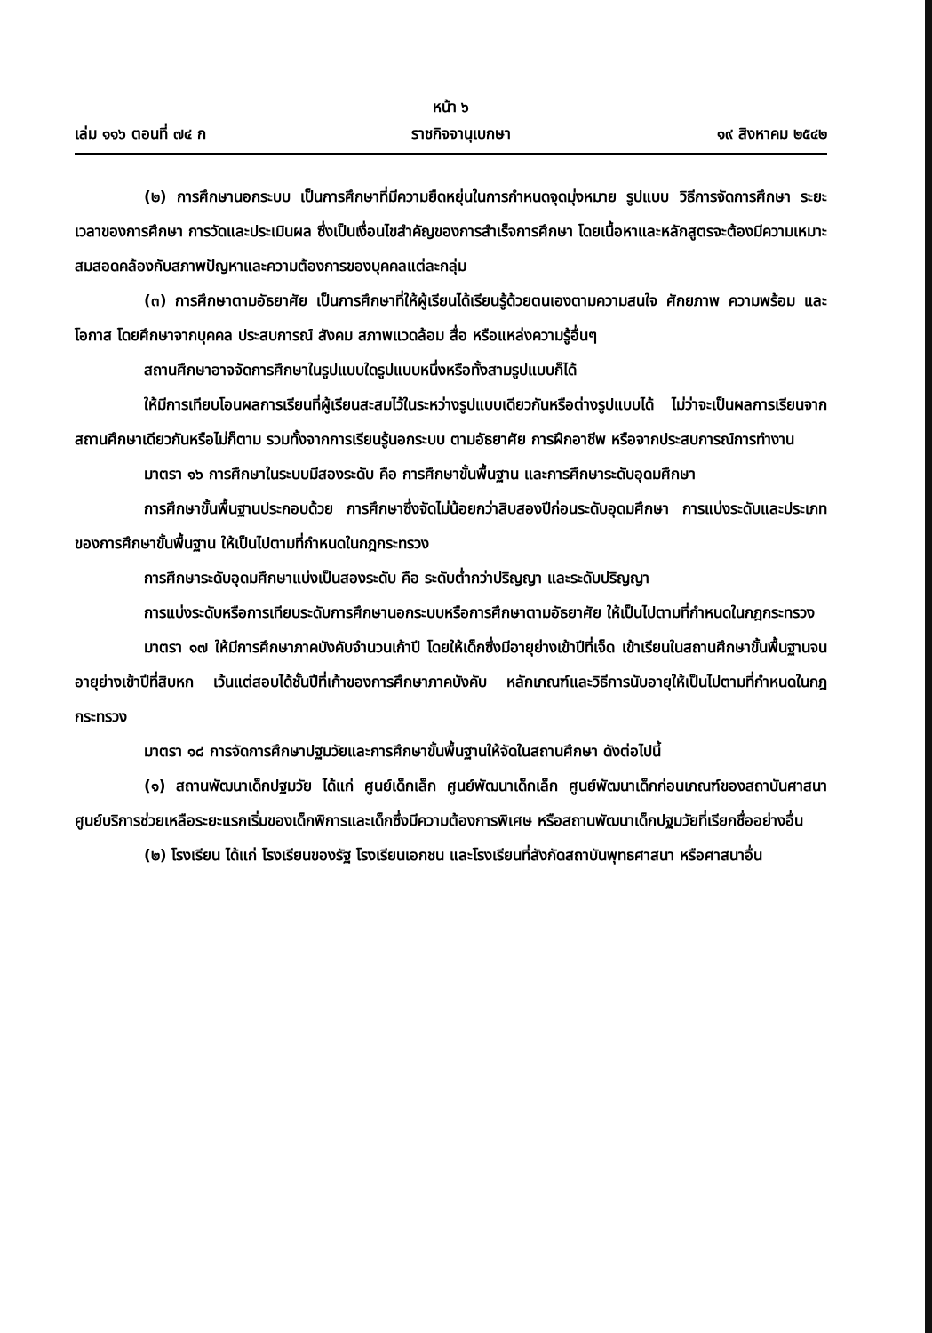หน้า ๖
เล่ม ๑๑๖ ตอนที่ ๗๔ ก ราชกิจจานุเบกษา ๑๙ สิงหาคม ๒๕๔๒
(๒) การศึกษานอกระบบ เป็นการศึกษาที่มีความยืดหยุ่นในการกำหนดจุดมุ่งหมาย รูปแบบ วิธีการจัดการศึกษา ระยะเวลาของการศึกษา การวัดและประเมินผล ซึ่งเป็นเงื่อนไขสำคัญของการสำเร็จการศึกษา โดยเนื้อหาและหลักสูตรจะต้องมีความเหมาะสมสอดคล้องกับสภาพปัญหาและความต้องการของบุคคลแต่ละกลุ่ม
(๓) การศึกษาตามอัธยาศัย เป็นการศึกษาที่ให้ผู้เรียนได้เรียนรู้ด้วยตนเองตามความสนใจ ศักยภาพ ความพร้อม และโอกาส โดยศึกษาจากบุคคล ประสบการณ์ สังคม สภาพแวดล้อม สื่อ หรือแหล่งความรู้อื่นๆ
สถานศึกษาอาจจัดการศึกษาในรูปแบบใดรูปแบบหนึ่งหรือทั้งสามรูปแบบก็ได้
ให้มีการเทียบโอนผลการเรียนที่ผู้เรียนสะสมไว้ในระหว่างรูปแบบเดียวกันหรือต่างรูปแบบได้ ไม่ว่าจะเป็นผลการเรียนจากสถานศึกษาเดียวกันหรือไม่ก็ตาม รวมทั้งจากการเรียนรู้นอกระบบ ตามอัธยาศัย การฝึกอาชีพ หรือจากประสบการณ์การทำงาน
มาตรา ๑๖ การศึกษาในระบบมีสองระดับ คือ การศึกษาขั้นพื้นฐาน และการศึกษาระดับอุดมศึกษา
การศึกษาขั้นพื้นฐานประกอบด้วย การศึกษาซึ่งจัดไม่น้อยกว่าสิบสองปีก่อนระดับอุดมศึกษา การแบ่งระดับและประเภทของการศึกษาขั้นพื้นฐาน ให้เป็นไปตามที่กำหนดในกฎกระทรวง
การศึกษาระดับอุดมศึกษาแบ่งเป็นสองระดับ คือ ระดับต่ำกว่าปริญญา และระดับปริญญา
การแบ่งระดับหรือการเทียบระดับการศึกษานอกระบบหรือการศึกษาตามอัธยาศัย ให้เป็นไปตามที่กำหนดในกฎกระทรวง
มาตรา ๑๗ ให้มีการศึกษาภาคบังคับจำนวนเก้าปี โดยให้เด็กซึ่งมีอายุย่างเข้าปีที่เจ็ด เข้าเรียนในสถานศึกษาขั้นพื้นฐานจนอายุย่างเข้าปีที่สิบหก เว้นแต่สอบได้ชั้นปีที่เก้าของการศึกษาภาคบังคับ หลักเกณฑ์และวิธีการนับอายุให้เป็นไปตามที่กำหนดในกฎกระทรวง
มาตรา ๑๘ การจัดการศึกษาปฐมวัยและการศึกษาขั้นพื้นฐานให้จัดในสถานศึกษา ดังต่อไปนี้
(๑) สถานพัฒนาเด็กปฐมวัย ได้แก่ ศูนย์เด็กเล็ก ศูนย์พัฒนาเด็กเล็ก ศูนย์พัฒนาเด็กก่อนเกณฑ์ของสถาบันศาสนา ศูนย์บริการช่วยเหลือระยะแรกเริ่มของเด็กพิการและเด็กซึ่งมีความต้องการพิเศษ หรือสถานพัฒนาเด็กปฐมวัยที่เรียกชื่ออย่างอื่น
(๒) โรงเรียน ได้แก่ โรงเรียนของรัฐ โรงเรียนเอกชน และโรงเรียนที่สังกัดสถาบันพุทธศาสนา หรือศาสนาอื่น